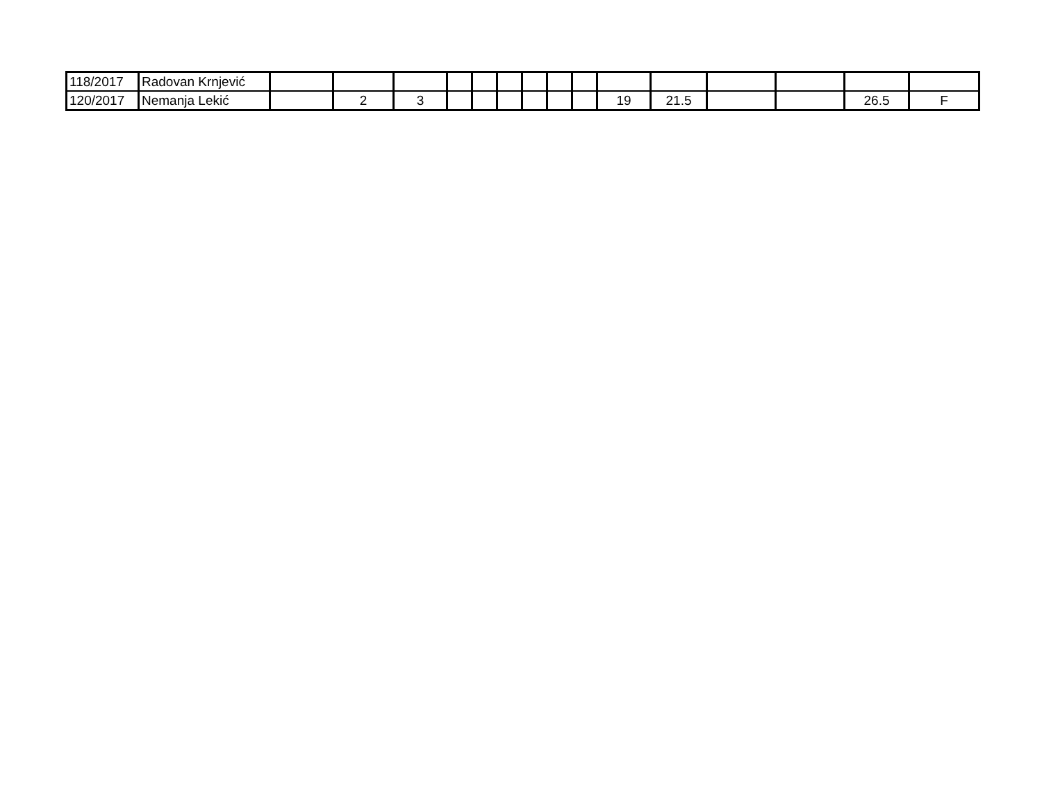| 118/2017 | Radovan Krnjević | | | | | | | | | | | | | | | |
| 120/2017 | Nemanja Lekić | | 2 | 3 | | | | | | | 19 | 21.5 | | | 26.5 | F |